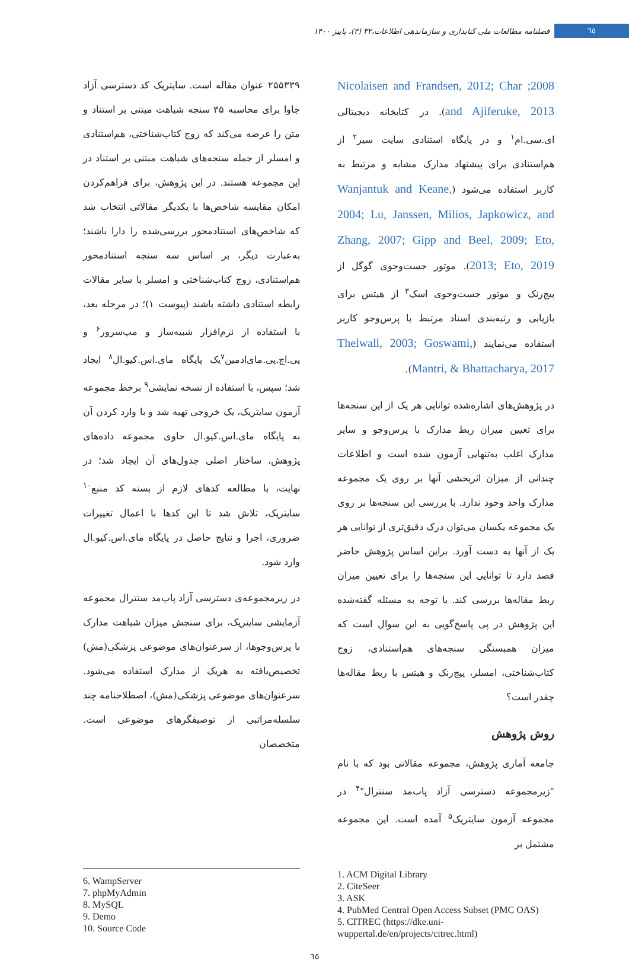فصلنامه مطالعات ملی کتابداری و سازماندهی اطلاعات،۳۲ (۳)، پاییز ۱۴۰۰ ٦٥
2008; Nicolaisen and Frandsen, 2012; Char and Ajiferuke, 2013). در کتابخانه دیجیتالی ای.سی.ام<sup>۱</sup> و در پایگاه استنادی سایت سیر<sup>۲</sup> از هم‌استنادی برای پیشنهاد مدارک مشابه و مرتبط به کاربر استفاده می‌شود (Wanjantuk and Keane, 2004; Lu, Janssen, Milios, Japkowicz, and Zhang, 2007; Gipp and Beel, 2009; Eto, 2013; Eto, 2019). موتور جست‌وجوی گوگل از پیج‌رنک و موتور جست‌وجوی اسک<sup>۳</sup> از هیتس برای بازیابی و رتبه‌بندی اسناد مرتبط با پرس‌وجو کاربر استفاده می‌نمایند (Thelwall, 2003; Goswami, Mantri, & Bhattacharya, 2017).
در پژوهش‌های اشاره‌شده توانایی هر یک از این سنجه‌ها برای تعیین میزان ربط مدارک با پرس‌وجو و سایر مدارک اغلب به‌تنهایی آزمون شده است و اطلاعات چندانی از میزان اثربخشی آنها بر روی یک مجموعه مدارک واحد وجود ندارد. با بررسی این سنجه‌ها بر روی یک مجموعه یکسان می‌توان درک دقیق‌تری از توانایی هر یک از آنها به دست آورد. براین اساس پژوهش حاضر قصد دارد تا توانایی این سنجه‌ها را برای تعیین میزان ربط مقاله‌ها بررسی کند. با توجه به مسئله گفته‌شده این پژوهش در پی پاسخ‌گویی به این سوال است که میزان همبستگی سنجه‌های هم‌استنادی، زوج کتاب‌شناختی، امسلر، پیج‌رنک و هیتس با ربط مقاله‌ها چقدر است؟
روش پژوهش
جامعه آماری پژوهش، مجموعه مقالاتی بود که با نام "زیرمجموعه دسترسی آزاد پاب‌مد سنترال"<sup>۴</sup> در مجموعه آزمون سایتریک<sup>۵</sup> آمده است. این مجموعه مشتمل بر
۲۵۵۳۳۹ عنوان مقاله است. سایتریک کد دسترسی آزاد جاوا برای محاسبه ۳۵ سنجه شباهت مبتنی بر استناد و متن را عرضه می‌کند که زوج کتاب‌شناختی، هم‌استنادی و امسلر از جمله سنجه‌های شباهت مبتنی بر استناد در این مجموعه هستند. در این پژوهش، برای فراهم‌کردن امکان مقایسه شاخص‌ها با یکدیگر مقالاتی انتخاب شد که شاخص‌های استنادمحور بررسی‌شده را دارا باشند؛ به‌عبارت دیگر، بر اساس سه سنجه استنادمحور هم‌استنادی، زوج کتاب‌شناختی و امسلر با سایر مقالات رابطه استنادی داشته باشند (پیوست ۱)؛ در مرحله بعد، با استفاده از نرم‌افزار شبیه‌ساز و مپ‌سرور<sup>۶</sup> و پی.اچ.پی.مای‌ادمین<sup>۷</sup>یک پایگاه مای.اس.کیو.ال<sup>۸</sup> ایجاد شد؛ سپس، با استفاده از نسخه نمایشی<sup>۹</sup> برخط مجموعه آزمون سایتریک، یک خروجی تهیه شد و با وارد کردن آن به پایگاه مای.اس.کیو.ال حاوی مجموعه داده‌های پژوهش، ساختار اصلی جدول‌های آن ایجاد شد؛ در نهایت، با مطالعه کدهای لازم از بسته کد منبع<sup>۱۰</sup> سایتریک، تلاش شد تا این کدها با اعمال تغییرات ضروری، اجرا و نتایج حاصل در پایگاه مای.اس.کیو.ال وارد شود.
در زیرمجموعه‌ی دسترسی آزاد پاب‌مد سنترال مجموعه آزمایشی سایتریک، برای سنجش میزان شباهت مدارک با پرس‌وجوها، از سرعنوان‌های موضوعی پزشکی(مش) تخصیص‌یافته به هریک از مدارک استفاده می‌شود. سرعنوان‌های موضوعی پزشکی(مش)، اصطلاحنامه چند سلسله‌مراتبی از توصیفگرهای موضوعی است. متخصصان
1. ACM Digital Library
2. CiteSeer
3. ASK
4. PubMed Central Open Access Subset (PMC OAS)
5. CITREC (https://dke.uni-wuppertal.de/en/projects/citrec.html)
6. WampServer
7. phpMyAdmin
8. MySQL
9. Demo
10. Source Code
٦٥